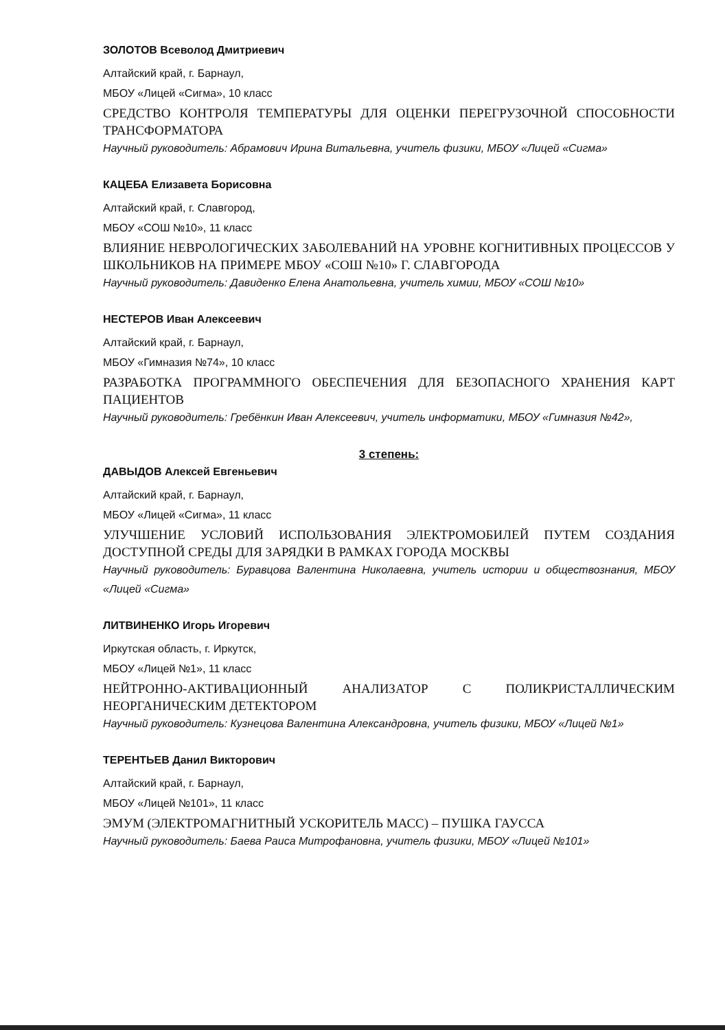ЗОЛОТОВ Всеволод Дмитриевич
Алтайский край, г. Барнаул,
МБОУ «Лицей «Сигма», 10 класс
СРЕДСТВО КОНТРОЛЯ ТЕМПЕРАТУРЫ ДЛЯ ОЦЕНКИ ПЕРЕГРУЗОЧНОЙ СПОСОБНОСТИ ТРАНСФОРМАТОРА
Научный руководитель: Абрамович Ирина Витальевна, учитель физики, МБОУ «Лицей «Сигма»
КАЦЕБА Елизавета Борисовна
Алтайский край, г. Славгород,
МБОУ «СОШ №10», 11 класс
ВЛИЯНИЕ НЕВРОЛОГИЧЕСКИХ ЗАБОЛЕВАНИЙ НА УРОВНЕ КОГНИТИВНЫХ ПРОЦЕССОВ У ШКОЛЬНИКОВ НА ПРИМЕРЕ МБОУ «СОШ №10» Г. СЛАВГОРОДА
Научный руководитель: Давиденко Елена Анатольевна, учитель химии, МБОУ «СОШ №10»
НЕСТЕРОВ Иван Алексеевич
Алтайский край, г. Барнаул,
МБОУ «Гимназия №74», 10 класс
РАЗРАБОТКА ПРОГРАММНОГО ОБЕСПЕЧЕНИЯ ДЛЯ БЕЗОПАСНОГО ХРАНЕНИЯ КАРТ ПАЦИЕНТОВ
Научный руководитель: Гребёнкин Иван Алексеевич, учитель информатики, МБОУ «Гимназия №42»,
3 степень:
ДАВЫДОВ Алексей Евгеньевич
Алтайский край, г. Барнаул,
МБОУ «Лицей «Сигма», 11 класс
УЛУЧШЕНИЕ УСЛОВИЙ ИСПОЛЬЗОВАНИЯ ЭЛЕКТРОМОБИЛЕЙ ПУТЕМ СОЗДАНИЯ ДОСТУПНОЙ СРЕДЫ ДЛЯ ЗАРЯДКИ В РАМКАХ ГОРОДА МОСКВЫ
Научный руководитель: Буравцова Валентина Николаевна, учитель истории и обществознания, МБОУ «Лицей «Сигма»
ЛИТВИНЕНКО Игорь Игоревич
Иркутская область, г. Иркутск,
МБОУ «Лицей №1», 11 класс
НЕЙТРОННО-АКТИВАЦИОННЫЙ АНАЛИЗАТОР С ПОЛИКРИСТАЛЛИЧЕСКИМ НЕОРГАНИЧЕСКИМ ДЕТЕКТОРОМ
Научный руководитель: Кузнецова Валентина Александровна, учитель физики, МБОУ «Лицей №1»
ТЕРЕНТЬЕВ Данил Викторович
Алтайский край, г. Барнаул,
МБОУ «Лицей №101», 11 класс
ЭМУМ (ЭЛЕКТРОМАГНИТНЫЙ УСКОРИТЕЛЬ МАСС) – ПУШКА ГАУССА
Научный руководитель: Баева Раиса Митрофановна, учитель физики, МБОУ «Лицей №101»